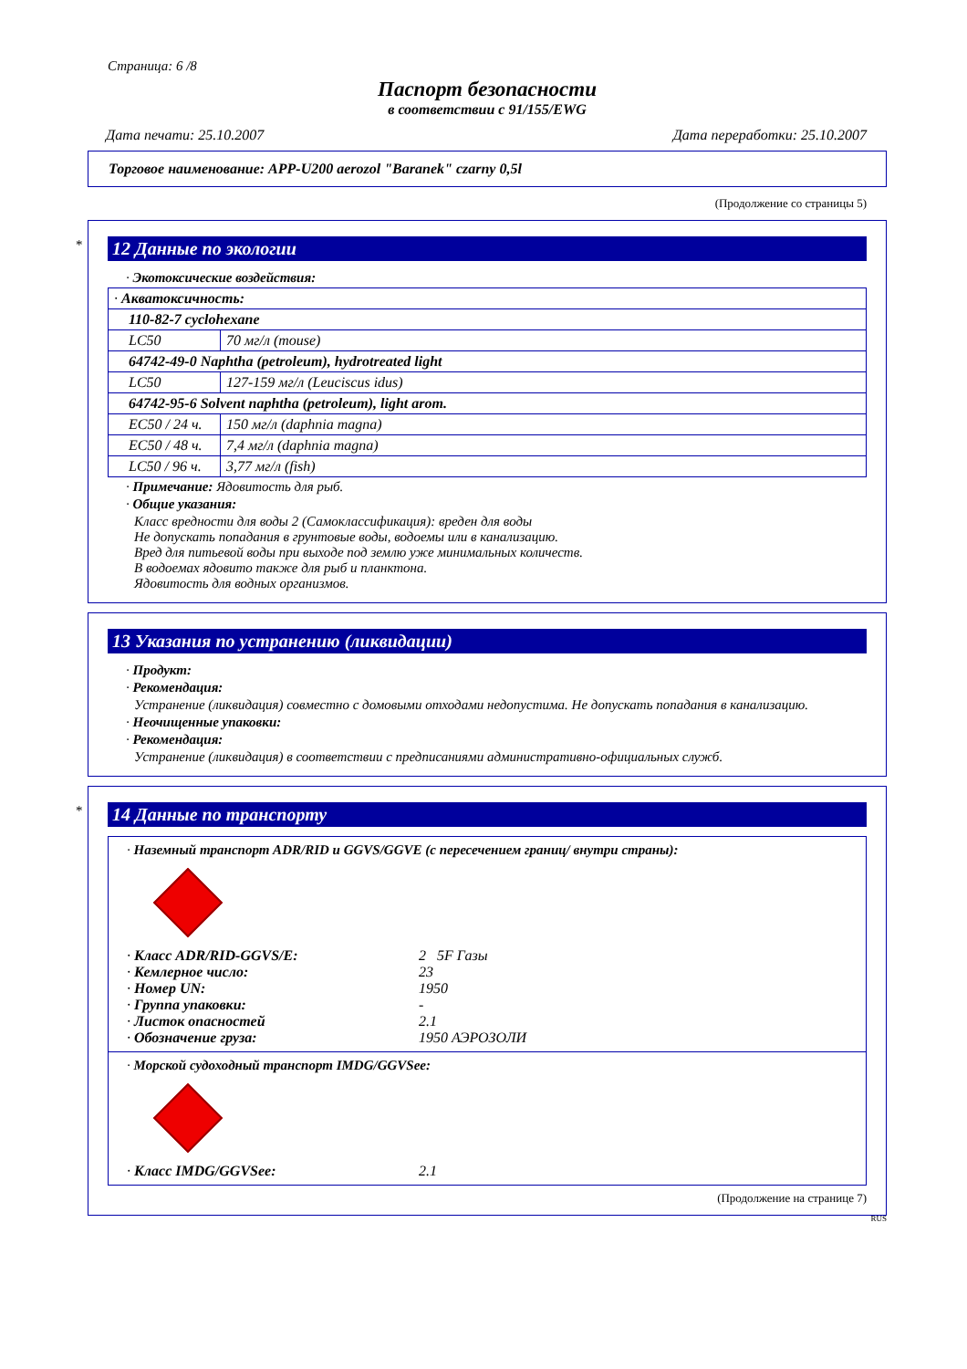Страница: 6 /8
Паспорт безопасности
в соответствии с 91/155/EWG
Дата печати: 25.10.2007 Дата переработки: 25.10.2007
Торговое наименование: APP-U200 aerozol "Baranek" czarny 0,5l
(Продолжение со страницы 5)
*
12 Данные по экологии
· Экотоксические воздействия:
| · Акватоксичность: | |
| 110-82-7 cyclohexane | |
| LC50 | 70 мг/л (mouse) |
| 64742-49-0 Naphtha (petroleum), hydrotreated light | |
| LC50 | 127-159 мг/л (Leuciscus idus) |
| 64742-95-6 Solvent naphtha (petroleum), light arom. | |
| EC50 / 24 ч. | 150 мг/л (daphnia magna) |
| EC50 / 48 ч. | 7,4 мг/л (daphnia magna) |
| LC50 / 96 ч. | 3,77 мг/л (fish) |
· Примечание: Ядовитость для рыб.
· Общие указания:
Класс вредности для воды 2 (Самоклассификация): вреден для воды
Не допускать попадания в грунтовые воды, водоемы или в канализацию.
Вред для питьевой воды при выходе под землю уже минимальных количеств.
В водоемах ядовито также для рыб и планктона.
Ядовитость для водных организмов.
13 Указания по устранению (ликвидации)
· Продукт:
· Рекомендация:
Устранение (ликвидация) совместно с домовыми отходами недопустима. Не допускать попадания в канализацию.
· Неочищенные упаковки:
· Рекомендация:
Устранение (ликвидация) в соответствии с предписаниями административно-официальных служб.
*
14 Данные по транспорту
· Наземный транспорт ADR/RID и GGVS/GGVE (с пересечением границ/ внутри страны):
· Класс ADR/RID-GGVS/E: 2 5F Газы · Кемлерное число: 23 · Номер UN: 1950 · Группа упаковки: - · Листок опасностей 2.1 · Обозначение груза: 1950 АЭРОЗОЛИ
· Морской судоходный транспорт IMDG/GGVSee:
· Класс IMDG/GGVSee: 2.1
(Продолжение на странице 7)
RUS